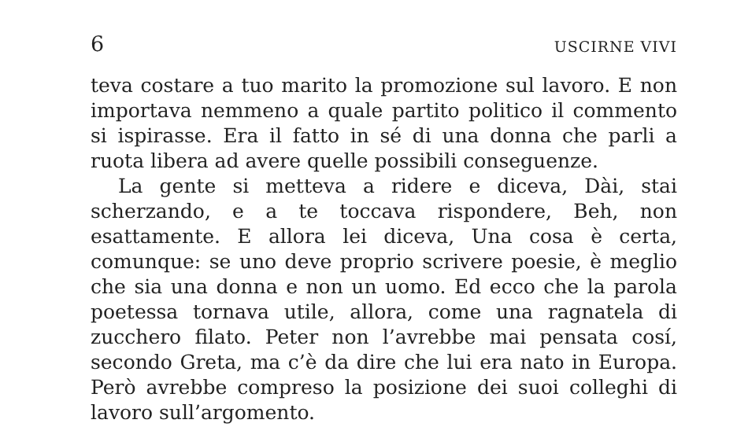6 USCIRNE VIVI
teva costare a tuo marito la promozione sul lavoro. E non importava nemmeno a quale partito politico il commento si ispirasse. Era il fatto in sé di una donna che parli a ruota libera ad avere quelle possibili conseguenze.
La gente si metteva a ridere e diceva, Dài, stai scherzando, e a te toccava rispondere, Beh, non esattamente. E allora lei diceva, Una cosa è certa, comunque: se uno deve proprio scrivere poesie, è meglio che sia una donna e non un uomo. Ed ecco che la parola poetessa tornava utile, allora, come una ragnatela di zucchero filato. Peter non l’avrebbe mai pensata cosí, secondo Greta, ma c’è da dire che lui era nato in Europa. Però avrebbe compreso la posizione dei suoi colleghi di lavoro sull’argomento.